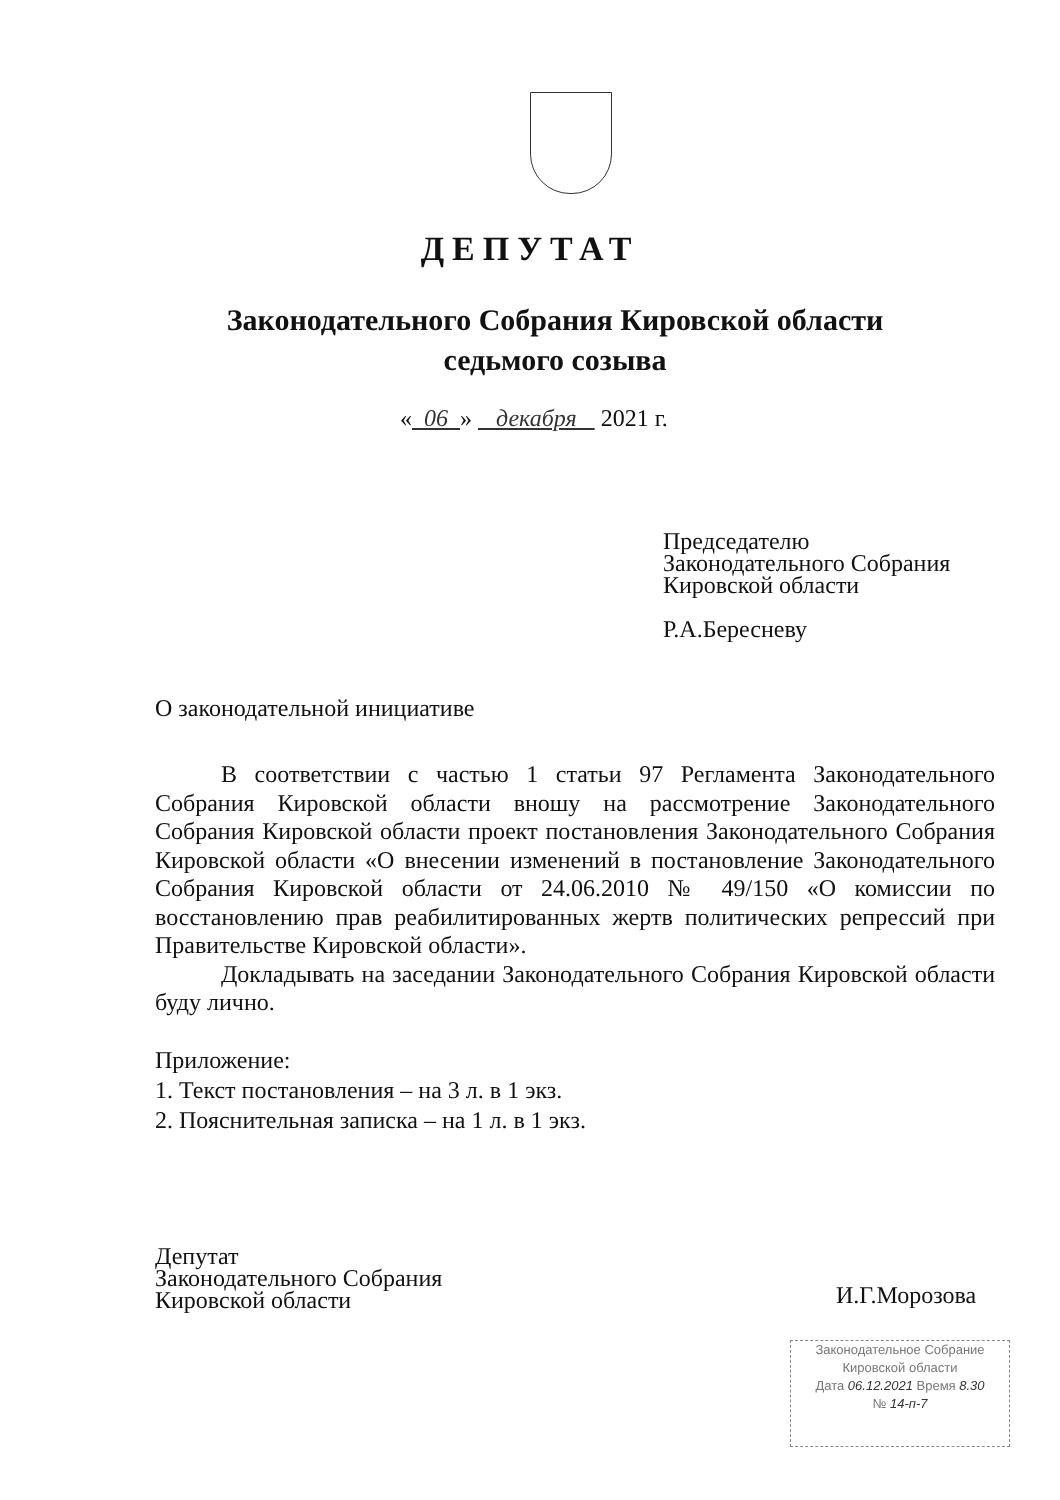ДЕПУТАТ
Законодательного Собрания Кировской области
седьмого созыва
« 06 » декабря 2021 г.
Председателю
Законодательного Собрания
Кировской области
Р.А.Бересневу
О законодательной инициативе
В соответствии с частью 1 статьи 97 Регламента Законодательного Собрания Кировской области вношу на рассмотрение Законодательного Собрания Кировской области проект постановления Законодательного Собрания Кировской области «О внесении изменений в постановление Законодательного Собрания Кировской области от 24.06.2010 № 49/150 «О комиссии по восстановлению прав реабилитированных жертв политических репрессий при Правительстве Кировской области».
Докладывать на заседании Законодательного Собрания Кировской области буду лично.
Приложение:
1. Текст постановления – на 3 л. в 1 экз.
2. Пояснительная записка – на 1 л. в 1 экз.
Депутат
Законодательного Собрания
Кировской области
И.Г.Морозова
Законодательное Собрание
Кировской области
Дата 06.12.2021 Время 8.30
№ 14-п-7